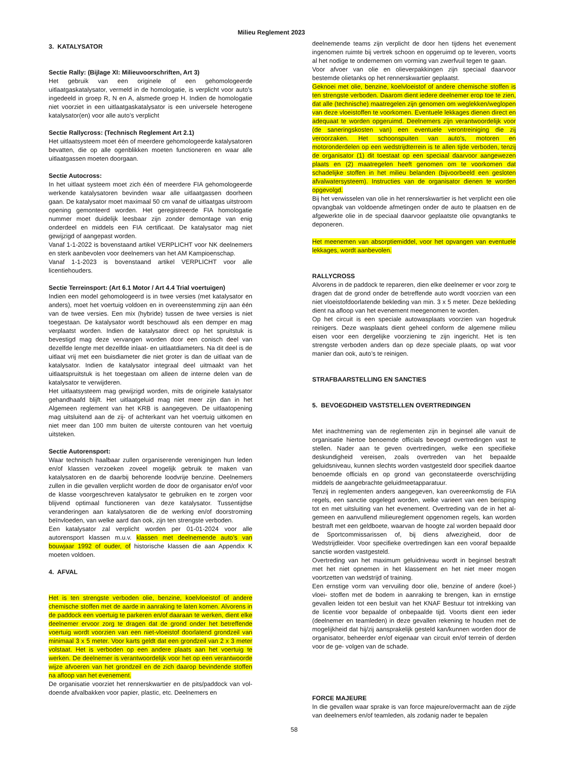Milieu Reglement 2023
3. KATALYSATOR
Sectie Rally: (Bijlage XI: Milieuvoorschriften, Art 3)
Het gebruik van een originele of een gehomologeerde uitlaatgaskatalysator, vermeld in de homologatie, is verplicht voor auto’s ingedeeld in groep R, N en A, alsmede groep H. Indien de homologatie niet voorziet in een uitlaatgaskatalysator is een universele heterogene katalysator(en) voor alle auto’s verplicht
Sectie Rallycross: (Technisch Reglement Art 2.1)
Het uitlaatsysteem moet één of meerdere gehomologeerde katalysatoren bevatten, die op alle ogenblikken moeten functioneren en waar alle uitlaatgassen moeten doorgaan.
Sectie Autocross:
In het uitlaat systeem moet zich één of meerdere FIA gehomologeerde werkende katalysatoren bevinden waar alle uitlaatgassen doorheen gaan. De katalysator moet maximaal 50 cm vanaf de uitlaatgas uitstroom opening gemonteerd worden. Het geregistreerde FIA homologatie nummer moet duidelijk leesbaar zijn zonder demontage van enig onderdeel en middels een FIA certificaat. De katalysator mag niet gewijzigd of aangepast worden.
Vanaf 1-1-2022 is bovenstaand artikel VERPLICHT voor NK deelnemers en sterk aanbevolen voor deelnemers van het AM Kampioenschap.
Vanaf 1-1-2023 is bovenstaand artikel VERPLICHT voor alle licentiehouders.
Sectie Terreinsport: (Art 6.1 Motor / Art 4.4 Trial voertuigen)
Indien een model gehomologeerd is in twee versies (met katalysator en anders), moet het voertuig voldoen en in overeenstemming zijn aan één van de twee versies. Een mix (hybride) tussen de twee versies is niet toegestaan. De katalysator wordt beschouwd als een demper en mag verplaatst worden. Indien de katalysator direct op het spruitstuk is bevestigd mag deze vervangen worden door een conisch deel van dezelfde lengte met dezelfde inlaat- en uitlaatdiameters. Na dit deel is de uitlaat vrij met een buisdiameter die niet groter is dan de uitlaat van de katalysator. Indien de katalysator integraal deel uitmaakt van het uitlaatspruitstuk is het toegestaan om alleen de interne delen van de katalysator te verwijderen.
Het uitlaatsysteem mag gewijzigd worden, mits de originele katalysator gehandhaafd blijft. Het uitlaatgeluid mag niet meer zijn dan in het Algemeen reglement van het KRB is aangegeven. De uitlaatopening mag uitsluitend aan de zij- of achterkant van het voertuig uitkomen en niet meer dan 100 mm buiten de uiterste contouren van het voertuig uitsteken.
Sectie Autorensport:
Waar technisch haalbaar zullen organiserende verenigingen hun leden en/of klassen verzoeken zoveel mogelijk gebruik te maken van katalysatoren en de daarbij behorende loodvrije benzine. Deelnemers zullen in die gevallen verplicht worden de door de organisator en/of voor de klasse voorgeschreven katalysator te gebruiken en te zorgen voor blijvend optimaal functioneren van deze katalysator. Tussentijdse veranderingen aan katalysatoren die de werking en/of doorstroming beïnvloeden, van welke aard dan ook, zijn ten strengste verboden.
Een katalysator zal verplicht worden per 01-01-2024 voor alle autorensport klassen m.u.v. klassen met deelnemende auto’s van bouwjaar 1992 of ouder, of historische klassen die aan Appendix K moeten voldoen.
4. AFVAL
Het is ten strengste verboden olie, benzine, koelvloeistof of andere chemische stoffen met de aarde in aanraking te laten komen. Alvorens in de paddock een voertuig te parkeren en/of daaraan te werken, dient elke deelnemer ervoor zorg te dragen dat de grond onder het betreffende voertuig wordt voorzien van een niet-vloeistof doorlatend grondzeil van minimaal 3 x 5 meter. Voor karts geldt dat een grondzeil van 2 x 3 meter volstaat. Het is verboden op een andere plaats aan het voertuig te werken. De deelnemer is verantwoordelijk voor het op een verantwoorde wijze afvoeren van het grondzeil en de zich daarop bevindende stoffen na afloop van het evenement.
De organisatie voorziet het rennerskwartier en de pits/paddock van vol- doende afvalbakken voor papier, plastic, etc. Deelnemers en
deelnemende teams zijn verplicht de door hen tijdens het evenement ingenomen ruimte bij vertrek schoon en opgeruimd op te leveren, voorts al het nodige te ondernemen om vorming van zwerfvuil tegen te gaan.
Voor afvoer van olie en olieverpakkingen zijn speciaal daarvoor bestemde olietanks op het rennerskwartier geplaatst.
Geknoei met olie, benzine, koelvloeistof of andere chemische stoffen is ten strengste verboden. Daarom dient iedere deelnemer erop toe te zien, dat alle (technische) maatregelen zijn genomen om weglekken/weglopen van deze vloeistoffen te voorkomen. Eventuele lekkages dienen direct en adequaat te worden opgeruimd. Deelnemers zijn verantwoordelijk voor (de saneringskosten van) een eventuele verontreiniging die zij veroorzaken. Het schoonspuiten van auto’s, motoren en motoronderdelen op een wedstrijdterrein is te allen tijde verboden, tenzij de organisator (1) dit toestaat op een speciaal daarvoor aangewezen plaats en (2) maatregelen heeft genomen om te voorkomen dat schadelijke stoffen in het milieu belanden (bijvoorbeeld een gesloten afvalwatersysteem). Instructies van de organisator dienen te worden opgevolgd.
Bij het verwisselen van olie in het rennerskwartier is het verplicht een olie opvangbak van voldoende afmetingen onder de auto te plaatsen en de afgewerkte olie in de speciaal daarvoor geplaatste olie opvangtanks te deponeren.
Het meenemen van absorptiemiddel, voor het opvangen van eventuele lekkages, wordt aanbevolen.
RALLYCROSS
Alvorens in de paddock te repareren, dien elke deelnemer er voor zorg te dragen dat de grond onder de betreffende auto wordt voorzien van een niet vloeistofdoorlatende bekleding van min. 3 x 5 meter. Deze bekleding dient na afloop van het evenement meegenomen te worden.
Op het circuit is een speciale autowasplaats voorzien van hogedruk reinigers. Deze wasplaats dient geheel conform de algemene milieu eisen voor een dergelijke voorziening te zijn ingericht. Het is ten strengste verboden anders dan op deze speciale plaats, op wat voor manier dan ook, auto’s te reinigen.
STRAFBAARSTELLING EN SANCTIES
5. BEVOEGDHEID VASTSTELLEN OVERTREDINGEN
Met inachtneming van de reglementen zijn in beginsel alle vanuit de organisatie hiertoe benoemde officials bevoegd overtredingen vast te stellen. Nader aan te geven overtredingen, welke een specifieke deskundigheid vereisen, zoals overtreden van het bepaalde geluidsniveau, kunnen slechts worden vastgesteld door specifiek daartoe benoemde officials en op grond van geconstateerde overschrijding middels de aangebrachte geluidmeetapparatuur.
Tenzij in reglementen anders aangegeven, kan overeenkomstig de FIA regels, een sanctie opgelegd worden, welke varieert van een berisping tot en met uitsluiting van het evenement. Overtreding van de in het al- gemeen en aanvullend milieureglement opgenomen regels, kan worden bestraft met een geldboete, waarvan de hoogte zal worden bepaald door de Sportcommissarissen of, bij diens afwezigheid, door de Wedstrijdleider. Voor specifieke overtredingen kan een vooraf bepaalde sanctie worden vastgesteld.
Overtreding van het maximum geluidniveau wordt in beginsel bestraft met het niet opnemen in het klassement en het niet meer mogen voortzetten van wedstrijd of training.
Een ernstige vorm van vervuiling door olie, benzine of andere (koel-) vloei- stoffen met de bodem in aanraking te brengen, kan in ernstige gevallen leiden tot een besluit van het KNAF Bestuur tot intrekking van de licentie voor bepaalde of onbepaalde tijd. Voorts dient een ieder (deelnemer en teamleden) in deze gevallen rekening te houden met de mogelijkheid dat hij/zij aansprakelijk gesteld kan/kunnen worden door de organisator, beheerder en/of eigenaar van circuit en/of terrein of derden voor de ge- volgen van de schade.
FORCE MAJEURE
In die gevallen waar sprake is van force majeure/overmacht aan de zijde van deelnemers en/of teamleden, als zodanig nader te bepalen
58